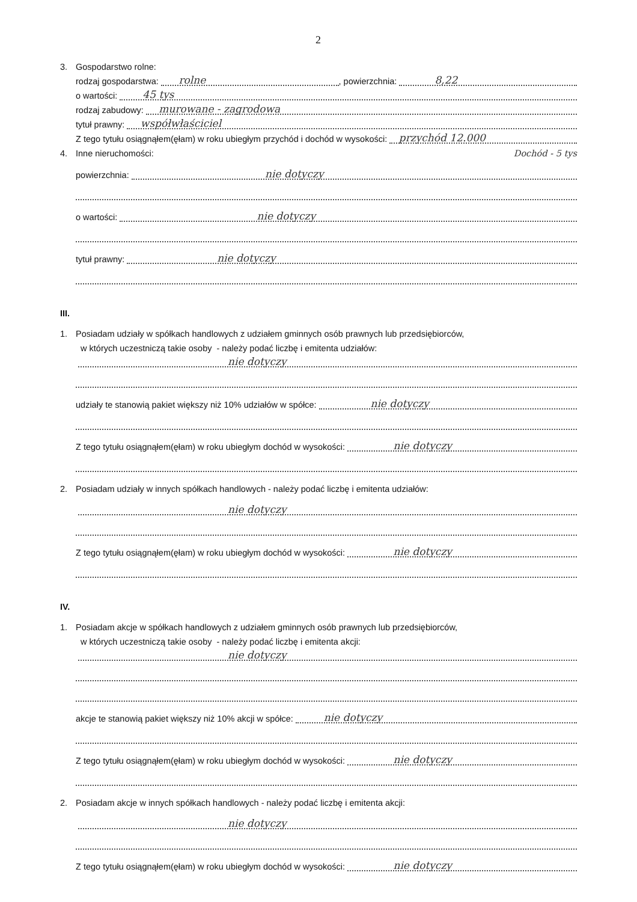2
3. Gospodarstwo rolne:
rodzaj gospodarstwa:
rolne
, powierzchnia:
8,22
o wartości:
45 tys
rodzaj zabudowy:
murowane - zagrodowa
tytuł prawny:
współwłaściciel
Z tego tytułu osiągnąłem(ęłam) w roku ubiegłym przychód i dochód w wysokości:
przychód 12.000
4. Inne nieruchomości: Dochód - 5 tys
powierzchnia:
nie dotyczy
o wartości:
nie dotyczy
tytuł prawny:
nie dotyczy
III.
1. Posiadam udziały w spółkach handlowych z udziałem gminnych osób prawnych lub przedsiębiorców,
w których uczestniczą takie osoby - należy podać liczbę i emitenta udziałów:
nie dotyczy
udziały te stanowią pakiet większy niż 10% udziałów w spółce:
nie dotyczy
Z tego tytułu osiągnąłem(ęłam) w roku ubiegłym dochód w wysokości:
nie dotyczy
2. Posiadam udziały w innych spółkach handlowych - należy podać liczbę i emitenta udziałów:
nie dotyczy
Z tego tytułu osiągnąłem(ęłam) w roku ubiegłym dochód w wysokości:
nie dotyczy
IV.
1. Posiadam akcje w spółkach handlowych z udziałem gminnych osób prawnych lub przedsiębiorców,
w których uczestniczą takie osoby - należy podać liczbę i emitenta akcji:
nie dotyczy
akcje te stanowią pakiet większy niż 10% akcji w spółce:
nie dotyczy
Z tego tytułu osiągnąłem(ęłam) w roku ubiegłym dochód w wysokości:
nie dotyczy
2. Posiadam akcje w innych spółkach handlowych - należy podać liczbę i emitenta akcji:
nie dotyczy
Z tego tytułu osiągnąłem(ęłam) w roku ubiegłym dochód w wysokości:
nie dotyczy